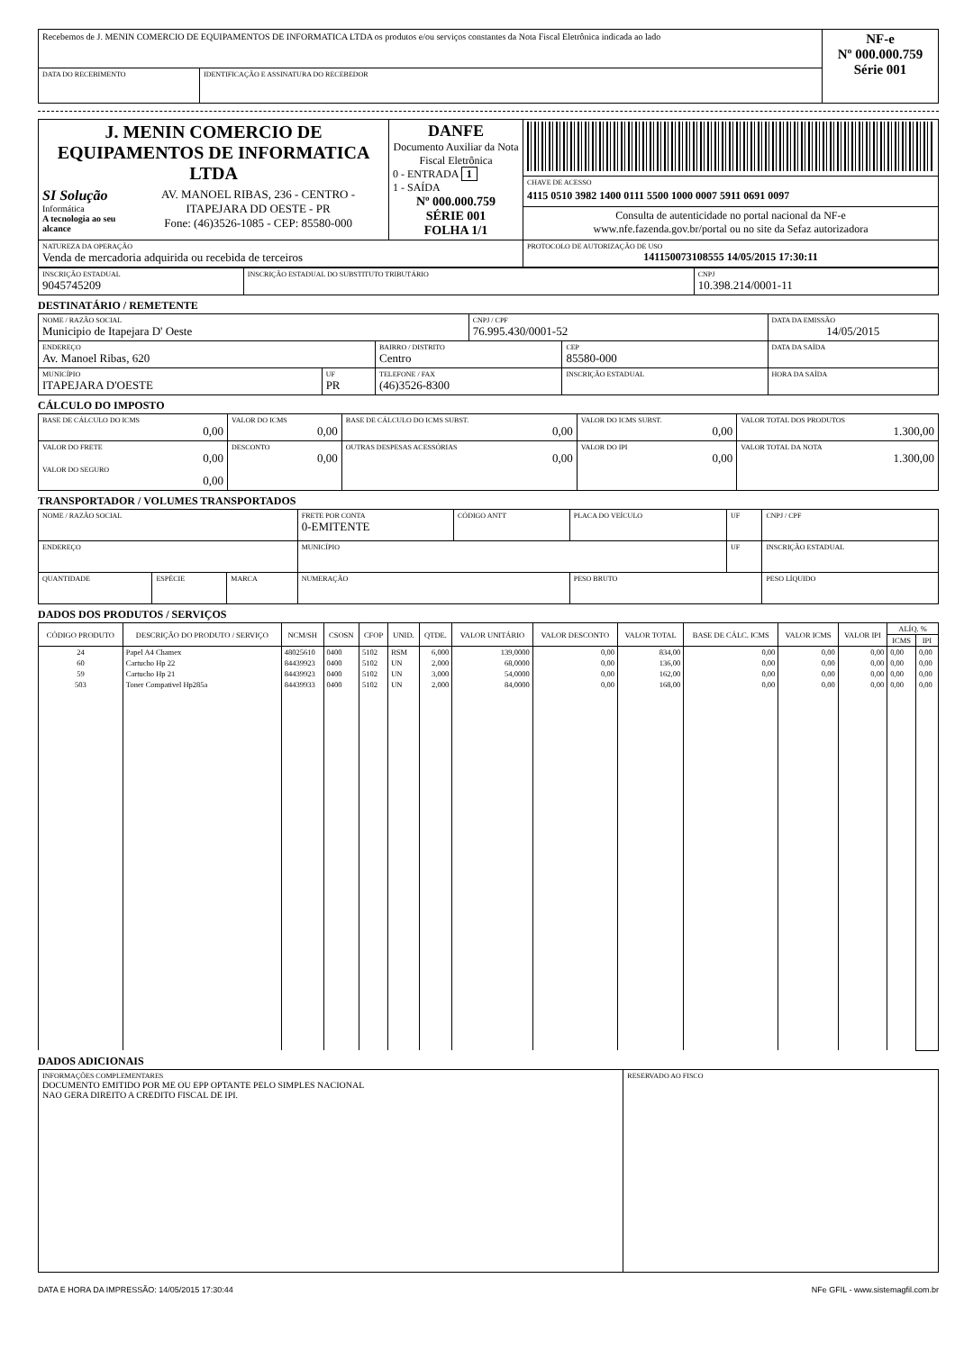| Recebemos de J. MENIN COMERCIO DE EQUIPAMENTOS DE INFORMATICA LTDA os produtos e/ou serviços constantes da Nota Fiscal Eletrônica indicada ao lado | | NF-e Nº 000.000.759 Série 001 |
| DATA DO RECEBIMENTO | IDENTIFICAÇÃO E ASSINATURA DO RECEBEDOR | |
| J. MENIN COMERCIO DE EQUIPAMENTOS DE INFORMATICA LTDA SI Solução Informática A tecnologia ao seu alcance AV. MANOEL RIBAS, 236 - CENTRO - ITAPEJARA DD OESTE - PR Fone: (46)3526-1085 - CEP: 85580-000 | DANFE Documento Auxiliar da Nota Fiscal Eletrônica 0 - ENTRADA 1 1 - SAÍDA Nº 000.000.759 SÉRIE 001 FOLHA 1/1 | |
| | | CHAVE DE ACESSO 4115 0510 3982 1400 0111 5500 1000 0007 5911 0691 0097 |
| | | Consulta de autenticidade no portal nacional da NF-e www.nfe.fazenda.gov.br/portal ou no site da Sefaz autorizadora |
| NATUREZA DA OPERAÇÃO Venda de mercadoria adquirida ou recebida de terceiros | | PROTOCOLO DE AUTORIZAÇÃO DE USO 141150073108555 14/05/2015 17:30:11 |
| INSCRIÇÃO ESTADUAL 9045745209 | INSCRIÇÃO ESTADUAL DO SUBSTITUTO TRIBUTÁRIO | CNPJ 10.398.214/0001-11 |
DESTINATÁRIO / REMETENTE
| NOME / RAZÃO SOCIAL Municipio de Itapejara D' Oeste | | | CNPJ / CPF 76.995.430/0001-52 | | DATA DA EMISSÃO 14/05/2015 |
| ENDEREÇO Av. Manoel Ribas, 620 | | BAIRRO / DISTRITO Centro | | CEP 85580-000 | DATA DA SAÍDA |
| MUNICÍPIO ITAPEJARA D'OESTE | UF PR | TELEFONE / FAX (46)3526-8300 | | INSCRIÇÃO ESTADUAL | HORA DA SAÍDA |
CÁLCULO DO IMPOSTO
| BASE DE CÁLCULO DO ICMS 0,00 | VALOR DO ICMS 0,00 | BASE DE CÁLCULO DO ICMS SUBST. 0,00 | VALOR DO ICMS SUBST. 0,00 | VALOR TOTAL DOS PRODUTOS 1.300,00 |
| VALOR DO FRETE 0,00 VALOR DO SEGURO 0,00 | DESCONTO 0,00 | OUTRAS DESPESAS ACESSÓRIAS 0,00 | VALOR DO IPI 0,00 | VALOR TOTAL DA NOTA 1.300,00 |
TRANSPORTADOR / VOLUMES TRANSPORTADOS
| NOME / RAZÃO SOCIAL | | | FRETE POR CONTA 0-EMITENTE | CÓDIGO ANTT | PLACA DO VEÍCULO | UF | CNPJ / CPF |
| ENDEREÇO | | | MUNICÍPIO | | | UF | INSCRIÇÃO ESTADUAL |
| QUANTIDADE | ESPÉCIE | MARCA | NUMERAÇÃO | | PESO BRUTO | | PESO LÍQUIDO |
DADOS DOS PRODUTOS / SERVIÇOS
| CÓDIGO PRODUTO | DESCRIÇÃO DO PRODUTO / SERVIÇO | NCM/SH | CSOSN | CFOP | UNID. | QTDE. | VALOR UNITÁRIO | VALOR DESCONTO | VALOR TOTAL | BASE DE CÁLC. ICMS | VALOR ICMS | VALOR IPI | ALÍQ. % | |
| --- | --- | --- | --- | --- | --- | --- | --- | --- | --- | --- | --- | --- | --- | --- |
| | | | | | | | | | | | | | ICMS | IPI |
| 24 | Papel A4 Chamex | 48025610 | 0400 | 5102 | RSM | 6,000 | 139,0000 | 0,00 | 834,00 | 0,00 | 0,00 | 0,00 | 0,00 | 0,00 |
| 60 | Cartucho Hp 22 | 84439923 | 0400 | 5102 | UN | 2,000 | 68,0000 | 0,00 | 136,00 | 0,00 | 0,00 | 0,00 | 0,00 | 0,00 |
| 59 | Cartucho Hp 21 | 84439923 | 0400 | 5102 | UN | 3,000 | 54,0000 | 0,00 | 162,00 | 0,00 | 0,00 | 0,00 | 0,00 | 0,00 |
| 503 | Toner Compativel Hp285a | 84439933 | 0400 | 5102 | UN | 2,000 | 84,0000 | 0,00 | 168,00 | 0,00 | 0,00 | 0,00 | 0,00 | 0,00 |
DADOS ADICIONAIS
| INFORMAÇÕES COMPLEMENTARES DOCUMENTO EMITIDO POR ME OU EPP OPTANTE PELO SIMPLES NACIONAL NAO GERA DIREITO A CREDITO FISCAL DE IPI. | RESERVADO AO FISCO |
DATA E HORA DA IMPRESSÃO: 14/05/2015 17:30:44 NFe GFIL - www.sistemagfil.com.br